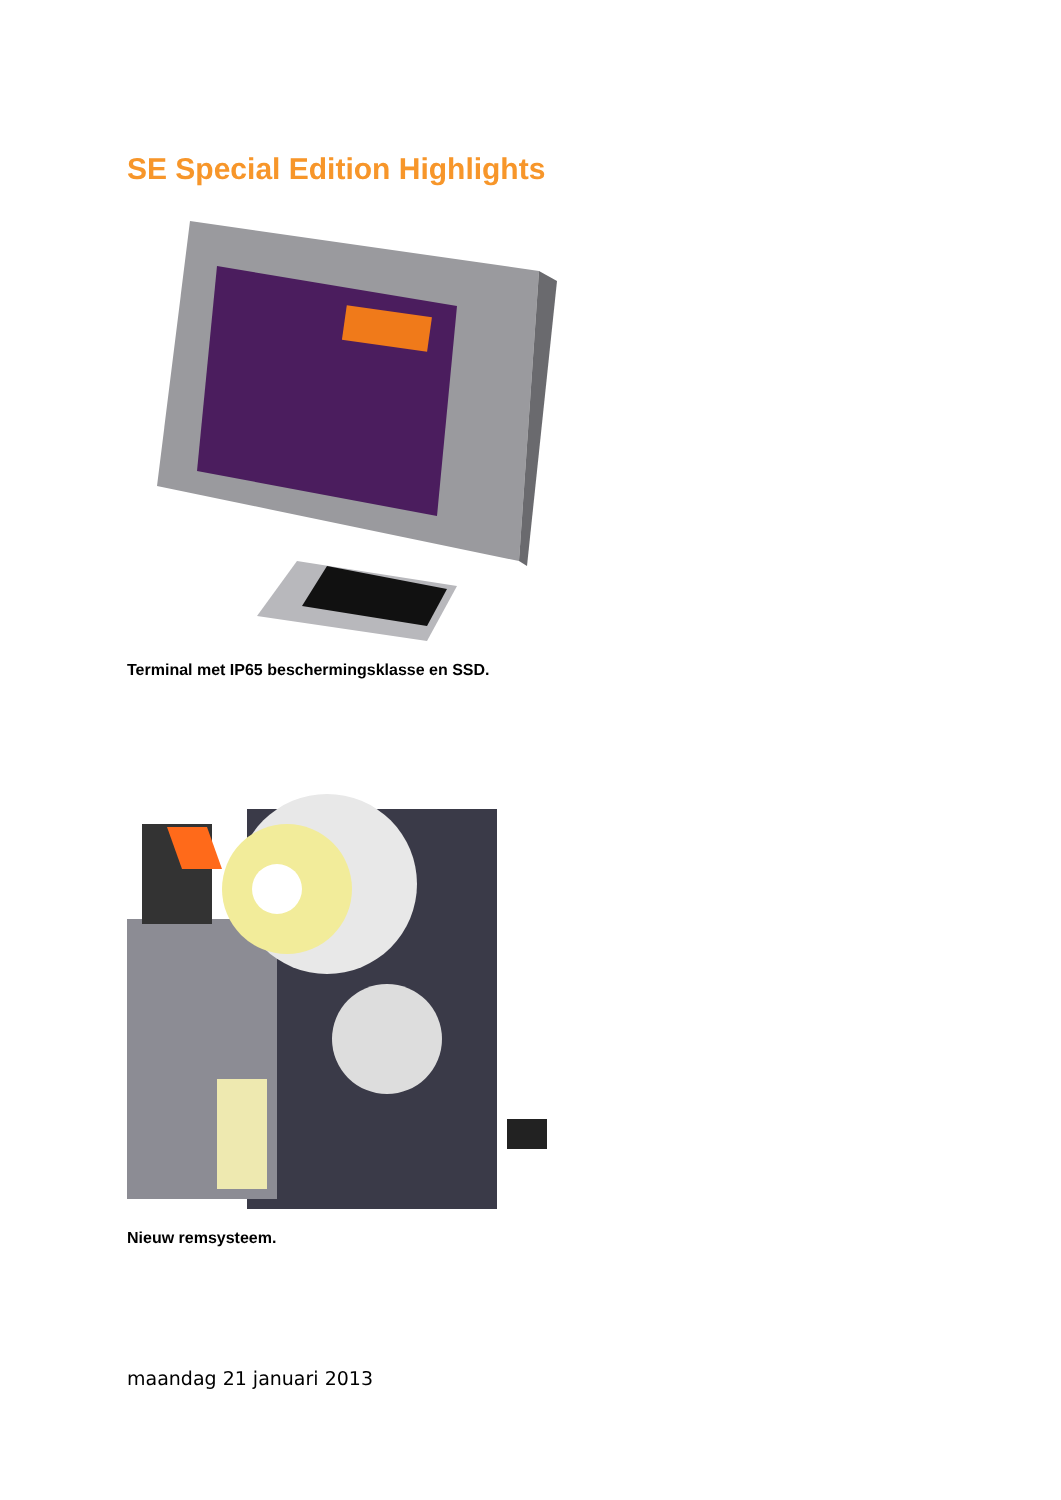SE Special Edition Highlights
Terminal met IP65 beschermingsklasse en SSD.
Nieuw remsysteem.
maandag 21 januari 2013